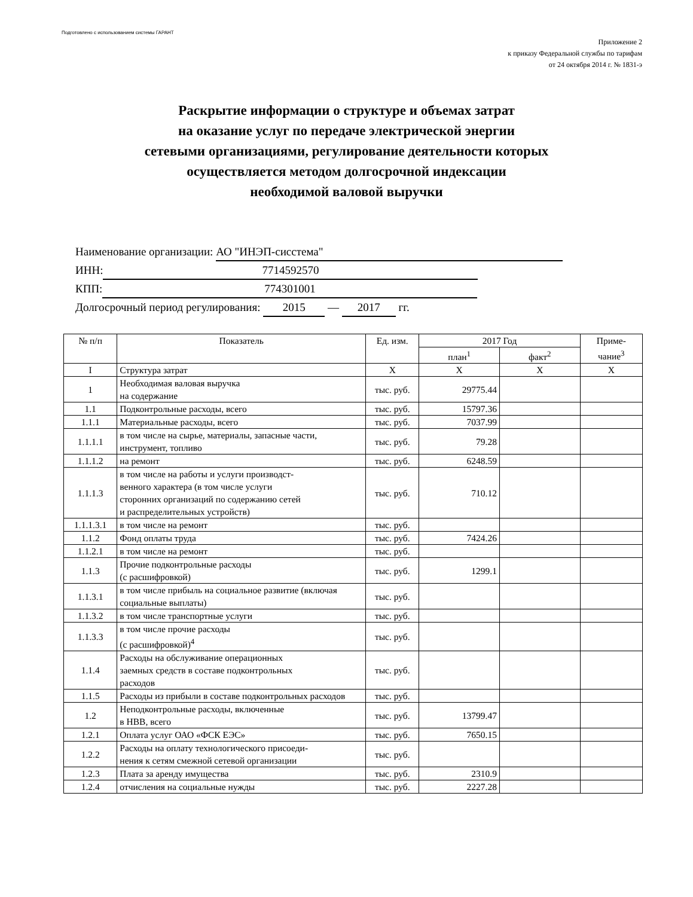Подготовлено с использованием системы ГАРАНТ
Приложение 2
к приказу Федеральной службы по тарифам
от 24 октября 2014 г. № 1831-э
Раскрытие информации о структуре и объемах затрат
на оказание услуг по передаче электрической энергии
сетевыми организациями, регулирование деятельности которых
осуществляется методом долгосрочной индексации
необходимой валовой выручки
Наименование организации: АО "ИНЭП-сисстема"
ИНН: 7714592570
КПП: 774301001
Долгосрочный период регулирования: 2015 — 2017 гг.
| № п/п | Показатель | Ед. изм. | 2017 Год | | Приме- чание<sup>3</sup> |
| --- | --- | --- | --- | --- | --- |
| | | | план<sup>1</sup> | факт<sup>2</sup> | |
| I | Структура затрат | X | X | X | X |
| 1 | Необходимая валовая выручка на содержание | тыс. руб. | 29775.44 | | |
| 1.1 | Подконтрольные расходы, всего | тыс. руб. | 15797.36 | | |
| 1.1.1 | Материальные расходы, всего | тыс. руб. | 7037.99 | | |
| 1.1.1.1 | в том числе на сырье, материалы, запасные части, инструмент, топливо | тыс. руб. | 79.28 | | |
| 1.1.1.2 | на ремонт | тыс. руб. | 6248.59 | | |
| 1.1.1.3 | в том числе на работы и услуги производст- венного характера (в том числе услуги сторонних организаций по содержанию сетей и распределительных устройств) | тыс. руб. | 710.12 | | |
| 1.1.1.3.1 | в том числе на ремонт | тыс. руб. | | | |
| 1.1.2 | Фонд оплаты труда | тыс. руб. | 7424.26 | | |
| 1.1.2.1 | в том числе на ремонт | тыс. руб. | | | |
| 1.1.3 | Прочие подконтрольные расходы (с расшифровкой) | тыс. руб. | 1299.1 | | |
| 1.1.3.1 | в том числе прибыль на социальное развитие (включая социальные выплаты) | тыс. руб. | | | |
| 1.1.3.2 | в том числе транспортные услуги | тыс. руб. | | | |
| 1.1.3.3 | в том числе прочие расходы (с расшифровкой)<sup>4</sup> | тыс. руб. | | | |
| 1.1.4 | Расходы на обслуживание операционных заемных средств в составе подконтрольных расходов | тыс. руб. | | | |
| 1.1.5 | Расходы из прибыли в составе подконтрольных расходов | тыс. руб. | | | |
| 1.2 | Неподконтрольные расходы, включенные в НВВ, всего | тыс. руб. | 13799.47 | | |
| 1.2.1 | Оплата услуг ОАО «ФСК ЕЭС» | тыс. руб. | 7650.15 | | |
| 1.2.2 | Расходы на оплату технологического присоеди- нения к сетям смежной сетевой организации | тыс. руб. | | | |
| 1.2.3 | Плата за аренду имущества | тыс. руб. | 2310.9 | | |
| 1.2.4 | отчисления на социальные нужды | тыс. руб. | 2227.28 | | |